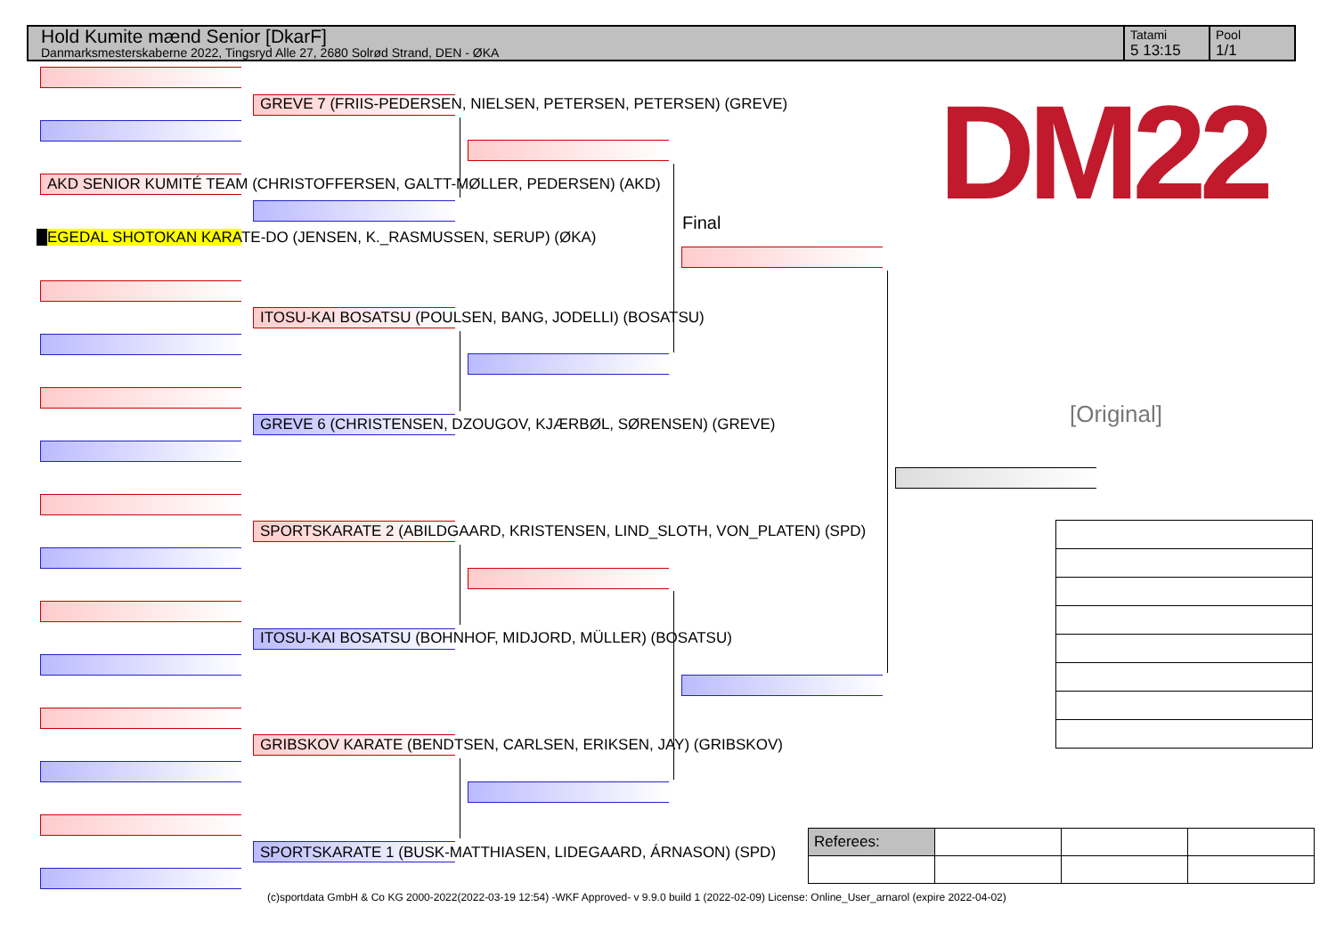Hold Kumite mænd Senior [DkarF]
Danmarksmesterskaberne 2022, Tingsryd Alle 27, 2680 Solrød Strand, DEN - ØKA
Tatami
5 13:15
Pool
1/1
DM22
GREVE 7 (FRIIS-PEDERSEN, NIELSEN, PETERSEN, PETERSEN) (GREVE)
AKD SENIOR KUMITÉ TEAM (CHRISTOFFERSEN, GALTT-MØLLER, PEDERSEN) (AKD)
Final
EGEDAL SHOTOKAN KARATE-DO (JENSEN, K._RASMUSSEN, SERUP) (ØKA)
ITOSU-KAI BOSATSU (POULSEN, BANG, JODELLI) (BOSATSU)
GREVE 6 (CHRISTENSEN, DZOUGOV, KJÆRBØL, SØRENSEN) (GREVE)
[Original]
SPORTSKARATE 2 (ABILDGAARD, KRISTENSEN, LIND_SLOTH, VON_PLATEN) (SPD)
ITOSU-KAI BOSATSU (BOHNHOF, MIDJORD, MÜLLER) (BOSATSU)
GRIBSKOV KARATE (BENDTSEN, CARLSEN, ERIKSEN, JAY) (GRIBSKOV)
SPORTSKARATE 1 (BUSK-MATTHIASEN, LIDEGAARD, ÁRNASON) (SPD)
| Referees: | | | |
(c)sportdata GmbH & Co KG 2000-2022(2022-03-19 12:54) -WKF Approved- v 9.9.0 build 1 (2022-02-09) License: Online_User_arnarol (expire 2022-04-02)